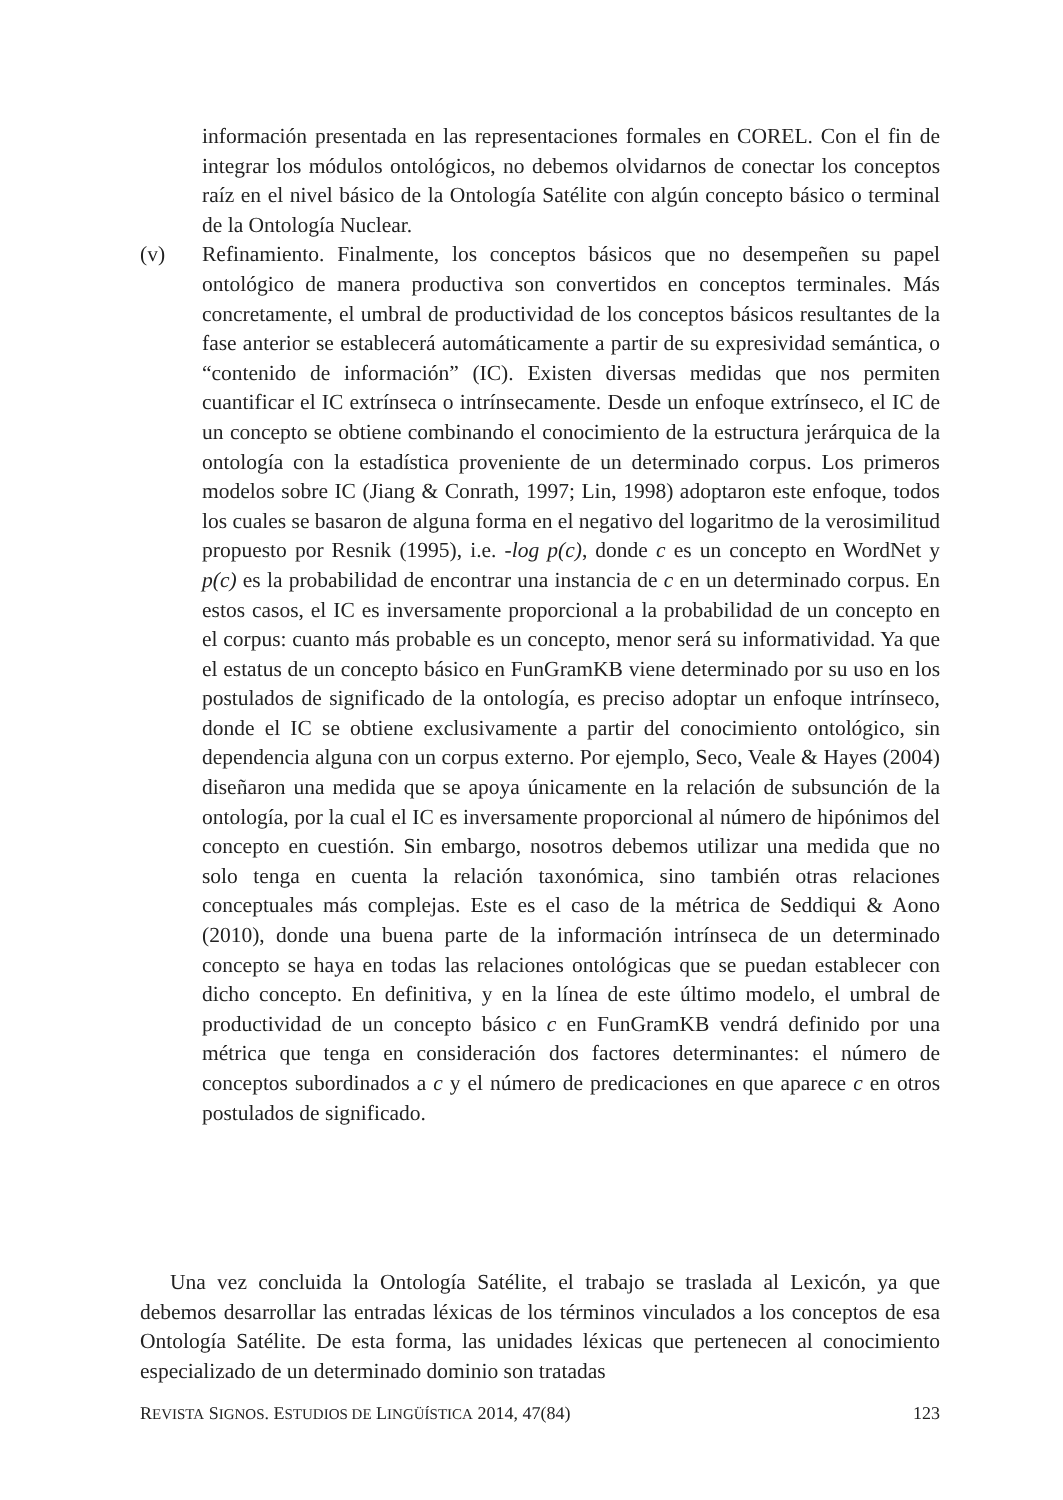información presentada en las representaciones formales en COREL. Con el fin de integrar los módulos ontológicos, no debemos olvidarnos de conectar los conceptos raíz en el nivel básico de la Ontología Satélite con algún concepto básico o terminal de la Ontología Nuclear.
(v) Refinamiento. Finalmente, los conceptos básicos que no desempeñen su papel ontológico de manera productiva son convertidos en conceptos terminales. Más concretamente, el umbral de productividad de los conceptos básicos resultantes de la fase anterior se establecerá automáticamente a partir de su expresividad semántica, o “contenido de información” (IC). Existen diversas medidas que nos permiten cuantificar el IC extrínseca o intrínsecamente. Desde un enfoque extrínseco, el IC de un concepto se obtiene combinando el conocimiento de la estructura jerárquica de la ontología con la estadística proveniente de un determinado corpus. Los primeros modelos sobre IC (Jiang & Conrath, 1997; Lin, 1998) adoptaron este enfoque, todos los cuales se basaron de alguna forma en el negativo del logaritmo de la verosimilitud propuesto por Resnik (1995), i.e. -log p(c), donde c es un concepto en WordNet y p(c) es la probabilidad de encontrar una instancia de c en un determinado corpus. En estos casos, el IC es inversamente proporcional a la probabilidad de un concepto en el corpus: cuanto más probable es un concepto, menor será su informatividad. Ya que el estatus de un concepto básico en FunGramKB viene determinado por su uso en los postulados de significado de la ontología, es preciso adoptar un enfoque intrínseco, donde el IC se obtiene exclusivamente a partir del conocimiento ontológico, sin dependencia alguna con un corpus externo. Por ejemplo, Seco, Veale & Hayes (2004) diseñaron una medida que se apoya únicamente en la relación de subsunción de la ontología, por la cual el IC es inversamente proporcional al número de hipónimos del concepto en cuestión. Sin embargo, nosotros debemos utilizar una medida que no solo tenga en cuenta la relación taxonómica, sino también otras relaciones conceptuales más complejas. Este es el caso de la métrica de Seddiqui & Aono (2010), donde una buena parte de la información intrínseca de un determinado concepto se haya en todas las relaciones ontológicas que se puedan establecer con dicho concepto. En definitiva, y en la línea de este último modelo, el umbral de productividad de un concepto básico c en FunGramKB vendrá definido por una métrica que tenga en consideración dos factores determinantes: el número de conceptos subordinados a c y el número de predicaciones en que aparece c en otros postulados de significado.
Una vez concluida la Ontología Satélite, el trabajo se traslada al Lexicón, ya que debemos desarrollar las entradas léxicas de los términos vinculados a los conceptos de esa Ontología Satélite. De esta forma, las unidades léxicas que pertenecen al conocimiento especializado de un determinado dominio son tratadas
REVISTA SIGNOS. ESTUDIOS DE LINGÜÍSTICA 2014, 47(84) 123